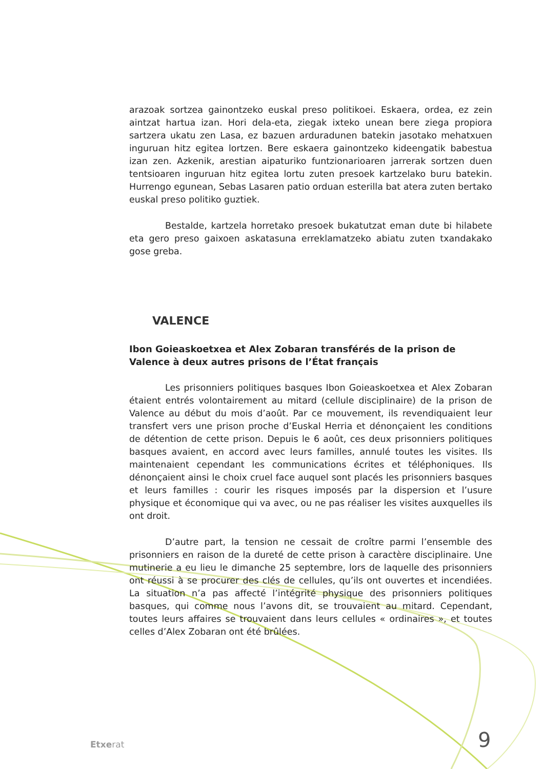arazoak sortzea gainontzeko euskal preso politikoei. Eskaera, ordea, ez zein aintzat hartua izan. Hori dela-eta, ziegak ixteko unean bere ziega propiora sartzera ukatu zen Lasa, ez bazuen arduradunen batekin jasotako mehatxuen inguruan hitz egitea lortzen. Bere eskaera gainontzeko kideengatik babestua izan zen. Azkenik, arestian aipaturiko funtzionarioaren jarrerak sortzen duen tentsioaren inguruan hitz egitea lortu zuten presoek kartzelako buru batekin. Hurrengo egunean, Sebas Lasaren patio orduan esterilla bat atera zuten bertako euskal preso politiko guztiek.
Bestalde, kartzela horretako presoek bukatutzat eman dute bi hilabete eta gero preso gaixoen askatasuna erreklamatzeko abiatu zuten txandakako gose greba.
VALENCE
Ibon Goieaskoetxea et Alex Zobaran transférés de la prison de Valence à deux autres prisons de l’État français
Les prisonniers politiques basques Ibon Goieaskoetxea et Alex Zobaran étaient entrés volontairement au mitard (cellule disciplinaire) de la prison de Valence au début du mois d’août. Par ce mouvement, ils revendiquaient leur transfert vers une prison proche d’Euskal Herria et dénonçaient les conditions de détention de cette prison. Depuis le 6 août, ces deux prisonniers politiques basques avaient, en accord avec leurs familles, annulé toutes les visites. Ils maintenaient cependant les communications écrites et téléphoniques. Ils dénonçaient ainsi le choix cruel face auquel sont placés les prisonniers basques et leurs familles : courir les risques imposés par la dispersion et l’usure physique et économique qui va avec, ou ne pas réaliser les visites auxquelles ils ont droit.
D’autre part, la tension ne cessait de croître parmi l’ensemble des prisonniers en raison de la dureté de cette prison à caractère disciplinaire. Une mutinerie a eu lieu le dimanche 25 septembre, lors de laquelle des prisonniers ont réussi à se procurer des clés de cellules, qu’ils ont ouvertes et incendiées. La situation n’a pas affecté l’intégrité physique des prisonniers politiques basques, qui comme nous l’avons dit, se trouvaient au mitard. Cependant, toutes leurs affaires se trouvaient dans leurs cellules « ordinaires », et toutes celles d’Alex Zobaran ont été brûlées.
Etxerat 9